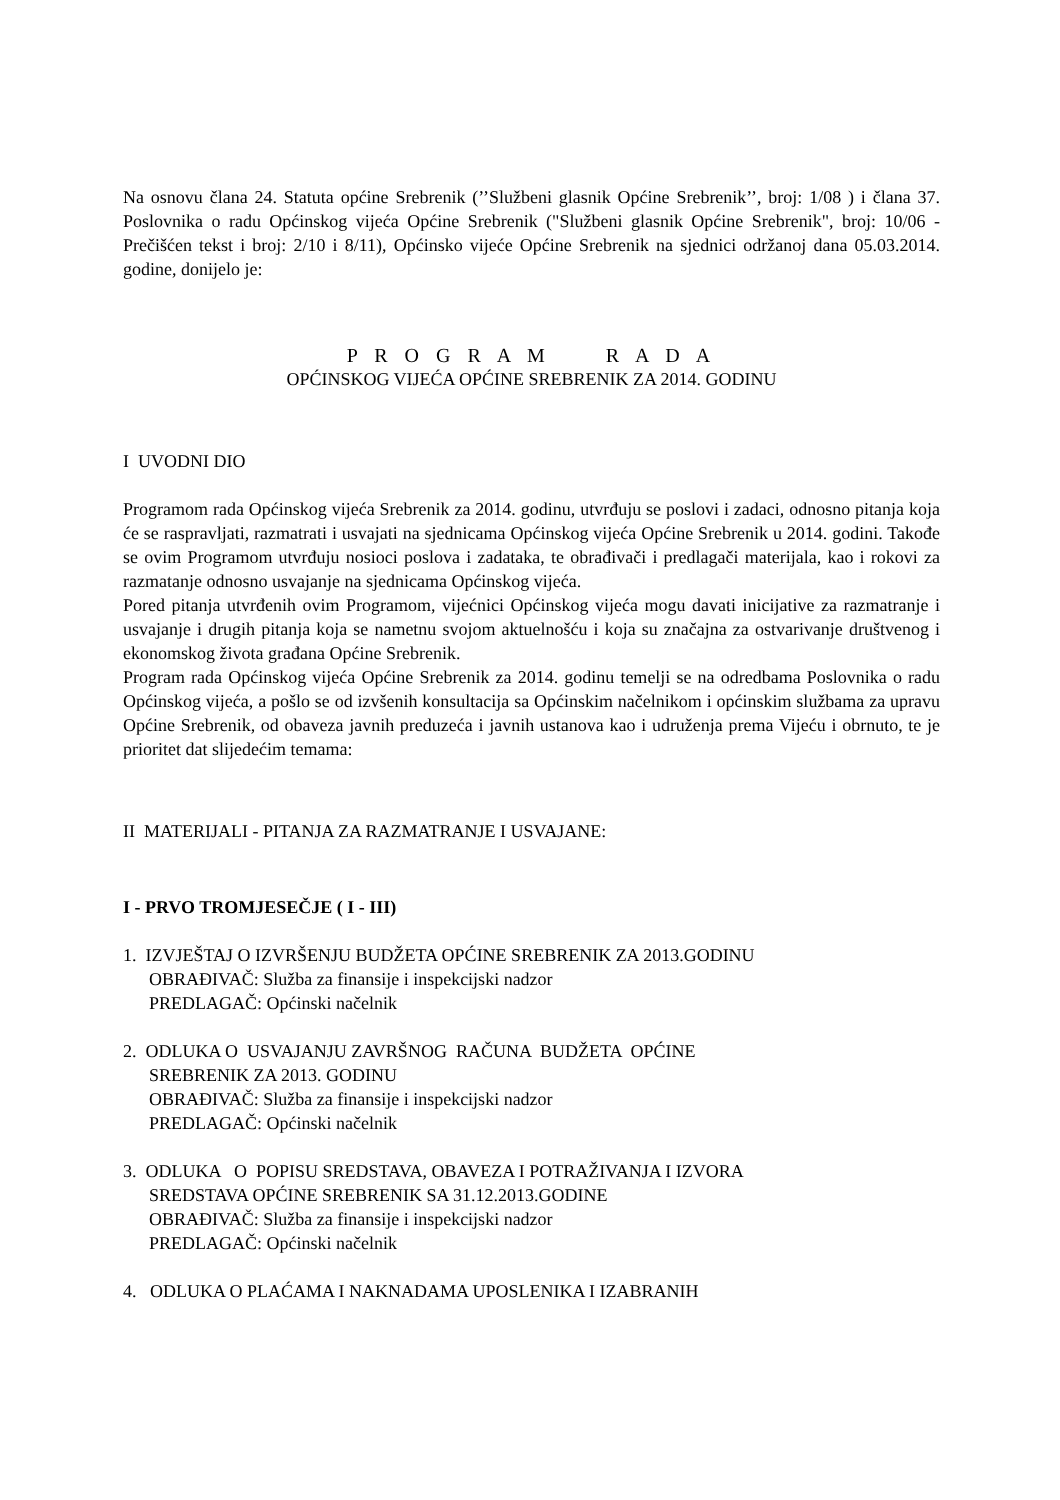Na osnovu člana 24. Statuta općine Srebrenik (’’Službeni glasnik Općine Srebrenik’’, broj: 1/08 ) i člana 37. Poslovnika o radu Općinskog vijeća Općine Srebrenik ("Službeni glasnik Općine Srebrenik", broj: 10/06 - Prečišćen tekst i broj: 2/10 i 8/11), Općinsko vijeće Općine Srebrenik na sjednici održanoj dana 05.03.2014. godine, donijelo je:
P R O G R A M R A D A
OPĆINSKOG VIJEĆA OPĆINE SREBRENIK ZA 2014. GODINU
I UVODNI DIO
Programom rada Općinskog vijeća Srebrenik za 2014. godinu, utvrđuju se poslovi i zadaci, odnosno pitanja koja će se raspravljati, razmatrati i usvajati na sjednicama Općinskog vijeća Općine Srebrenik u 2014. godini. Takođe se ovim Programom utvrđuju nosioci poslova i zadataka, te obrađivači i predlagači materijala, kao i rokovi za razmatanje odnosno usvajanje na sjednicama Općinskog vijeća.
Pored pitanja utvrđenih ovim Programom, vijećnici Općinskog vijeća mogu davati inicijative za razmatranje i usvajanje i drugih pitanja koja se nametnu svojom aktuelnošću i koja su značajna za ostvarivanje društvenog i ekonomskog života građana Općine Srebrenik.
Program rada Općinskog vijeća Općine Srebrenik za 2014. godinu temelji se na odredbama Poslovnika o radu Općinskog vijeća, a pošlo se od izvšenih konsultacija sa Općinskim načelnikom i općinskim službama za upravu Općine Srebrenik, od obaveza javnih preduzeća i javnih ustanova kao i udruženja prema Vijeću i obrnuto, te je prioritet dat slijedećim temama:
II MATERIJALI - PITANJA ZA RAZMATRANJE I USVAJANE:
I - PRVO TROMJESEČJE ( I - III)
1. IZVJEŠTAJ O IZVRŠENJU BUDŽETA OPĆINE SREBRENIK ZA 2013.GODINU
OBRAĐIVAČ: Služba za finansije i inspekcijski nadzor
PREDLAGAČ: Općinski načelnik
2. ODLUKA O USVAJANJU ZAVRŠNOG RAČUNA BUDŽETA OPĆINE
SREBRENIK ZA 2013. GODINU
OBRAĐIVAČ: Služba za finansije i inspekcijski nadzor
PREDLAGAČ: Općinski načelnik
3. ODLUKA O POPISU SREDSTAVA, OBAVEZA I POTRAŽIVANJA I IZVORA
SREDSTAVA OPĆINE SREBRENIK SA 31.12.2013.GODINE
OBRAĐIVAČ: Služba za finansije i inspekcijski nadzor
PREDLAGAČ: Općinski načelnik
4. ODLUKA O PLAĆAMA I NAKNADAMA UPOSLENIKA I IZABRANIH